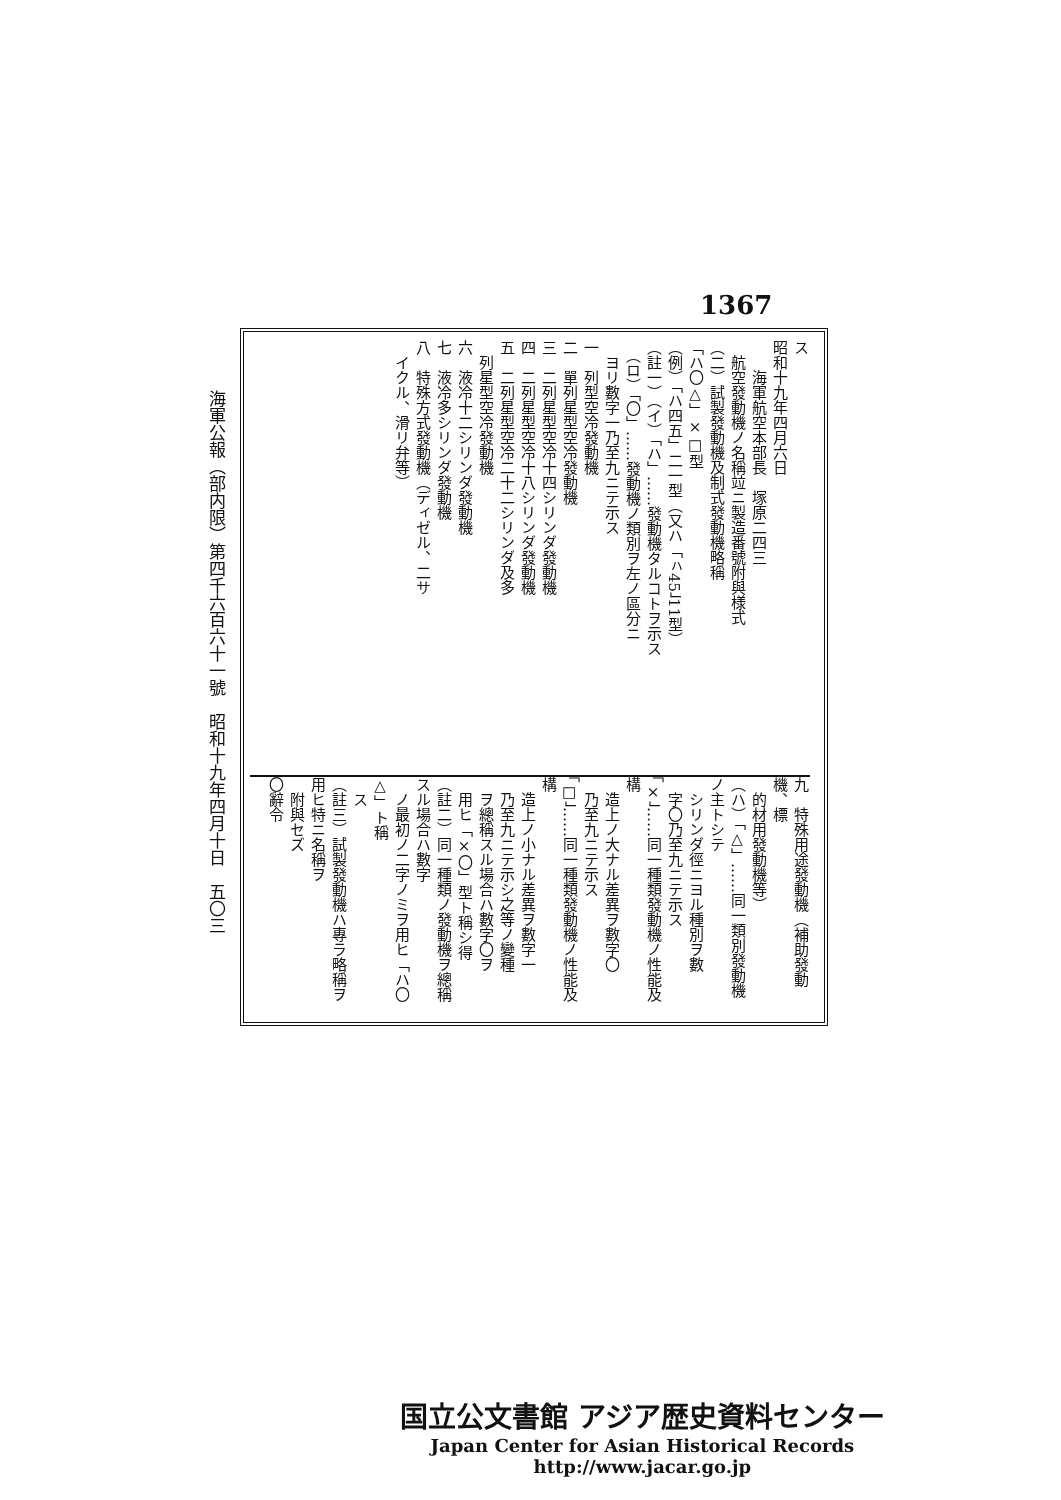1367
海軍公報（部内限）第四千六百六十一號　昭和十九年四月十日　五〇三
ス
昭和十九年四月六日
　　海軍航空本部長　塚原二四三
　航空發動機ノ名稱竝ニ製造番號附與様式
（二）試製發動機及制式發動機略稱
「ハ〇△」×□型
（例）「ハ四五」二一型（又ハ「ㇵ45」11型）
（註一）（イ）「ハ」……發動機タルコトヲ示ス
　（ロ）「〇」……發動機ノ類別ヲ左ノ區分ニ
　ヨリ數字一乃至九ニテ示ス
一　列型空冷發動機
二　單列星型空冷發動機
三　二列星型空冷十四シリンダ發動機
四　二列星型空冷十八シリンダ發動機
五　二列星型空冷二十二シリンダ及多
　列星型空冷發動機
六　液冷十二シリンダ發動機
七　液冷多シリンダ發動機
八　特殊方式發動機（ディゼル、二サ
　イクル、滑リ弁等）
九　特殊用途發動機（補助發動機、標
　的材用發動機等）
（ハ）「△」……同一類別發動機ノ主トシテ
　シリンダ徑ニヨル種別ヲ數
　字〇乃至九ニテ示ス
「×」……同一種類發動機ノ性能及構
　造上ノ大ナル差異ヲ數字〇
　乃至九ニテ示ス
「□」……同一種類發動機ノ性能及構
　造上ノ小ナル差異ヲ數字一
　乃至九ニテ示シ之等ノ變種
　ヲ總稱スル場合ハ數字〇ヲ
　用ヒ「×〇」型ト稱シ得
（註二）同一種類ノ發動機ヲ總稱スル場合ハ數字
　ノ最初ノ二字ノミヲ用ヒ「ハ〇△」ト稱
　ス
（註三）試製發動機ハ專ラ略稱ヲ用ヒ特ニ名稱ヲ
　附與セズ
〇辭令
国立公文書館 アジア歴史資料センター
Japan Center for Asian Historical Records
http://www.jacar.go.jp